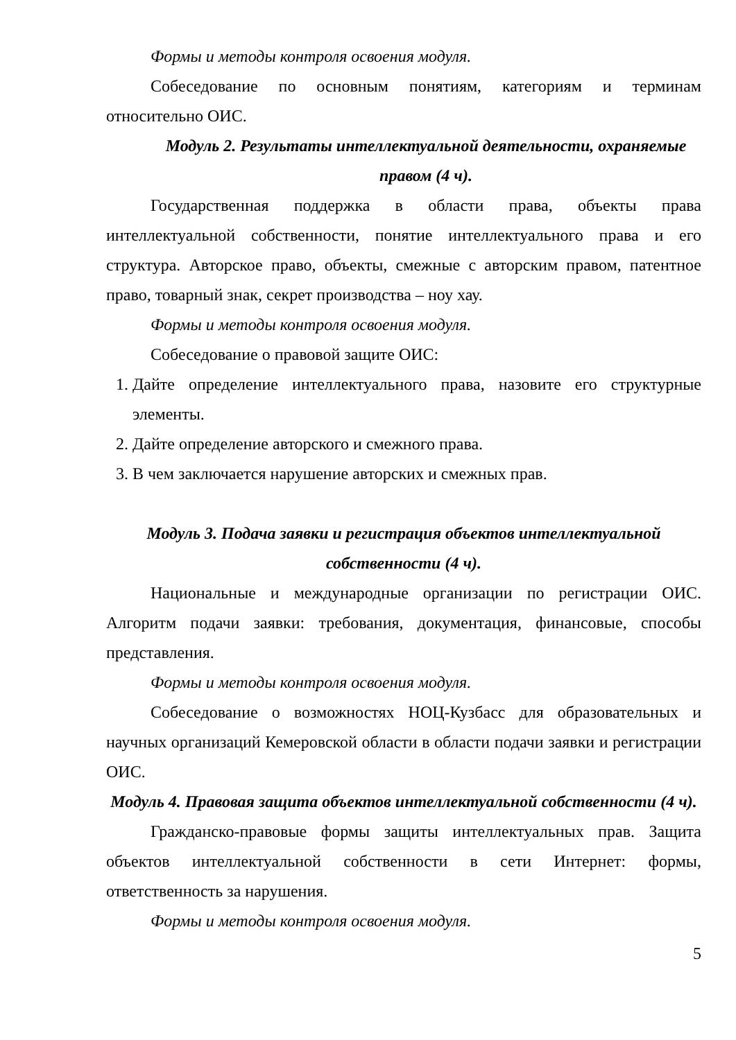Формы и методы контроля освоения модуля.
Собеседование по основным понятиям, категориям и терминам относительно ОИС.
Модуль 2. Результаты интеллектуальной деятельности, охраняемые правом (4 ч).
Государственная поддержка в области права, объекты права интеллектуальной собственности, понятие интеллектуального права и его структура. Авторское право, объекты, смежные с авторским правом, патентное право, товарный знак, секрет производства – ноу хау.
Формы и методы контроля освоения модуля.
Собеседование о правовой защите ОИС:
1. Дайте определение интеллектуального права, назовите его структурные элементы.
2. Дайте определение авторского и смежного права.
3. В чем заключается нарушение авторских и смежных прав.
Модуль 3. Подача заявки и регистрация объектов интеллектуальной собственности (4 ч).
Национальные и международные организации по регистрации ОИС. Алгоритм подачи заявки: требования, документация, финансовые, способы представления.
Формы и методы контроля освоения модуля.
Собеседование о возможностях НОЦ-Кузбасс для образовательных и научных организаций Кемеровской области в области подачи заявки и регистрации ОИС.
Модуль 4. Правовая защита объектов интеллектуальной собственности (4 ч).
Гражданско-правовые формы защиты интеллектуальных прав. Защита объектов интеллектуальной собственности в сети Интернет: формы, ответственность за нарушения.
Формы и методы контроля освоения модуля.
5